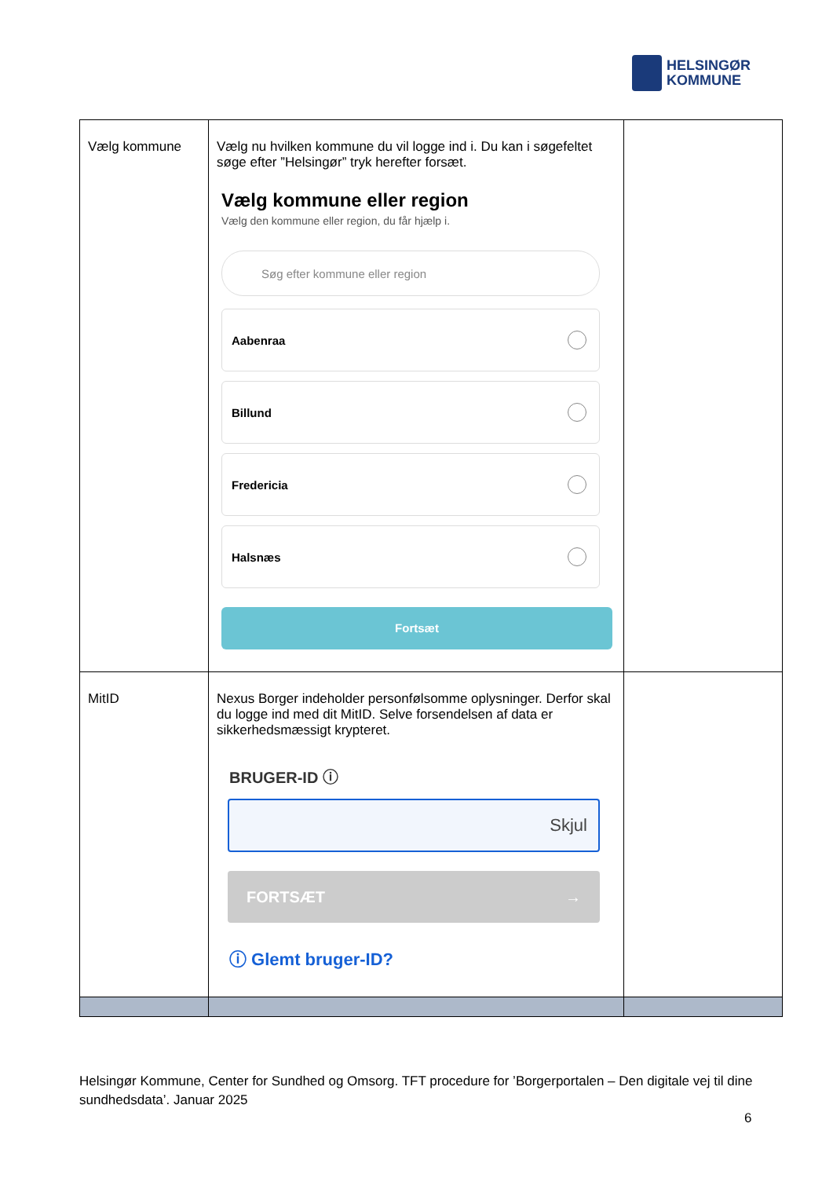HELSINGØR
KOMMUNE
| Vælg kommune | Vælg nu hvilken kommune du vil logge ind i. Du kan i søgefeltet søge efter ”Helsingør” tryk herefter forsæt. Vælg kommune eller region Vælg den kommune eller region, du får hjælp i. Søg efter kommune eller region Aabenraa Billund Fredericia Halsnæs Fortsæt | |
| MitID | Nexus Borger indeholder personfølsomme oplysninger. Derfor skal du logge ind med dit MitID. Selve forsendelsen af data er sikkerhedsmæssigt krypteret. BRUGER-ID ⓘ Skjul FORTSÆT → ⓘ Glemt bruger-ID? | |
Helsingør Kommune, Center for Sundhed og Omsorg. TFT procedure for ’Borgerportalen – Den digitale vej til dine sundhedsdata’. Januar 2025
6